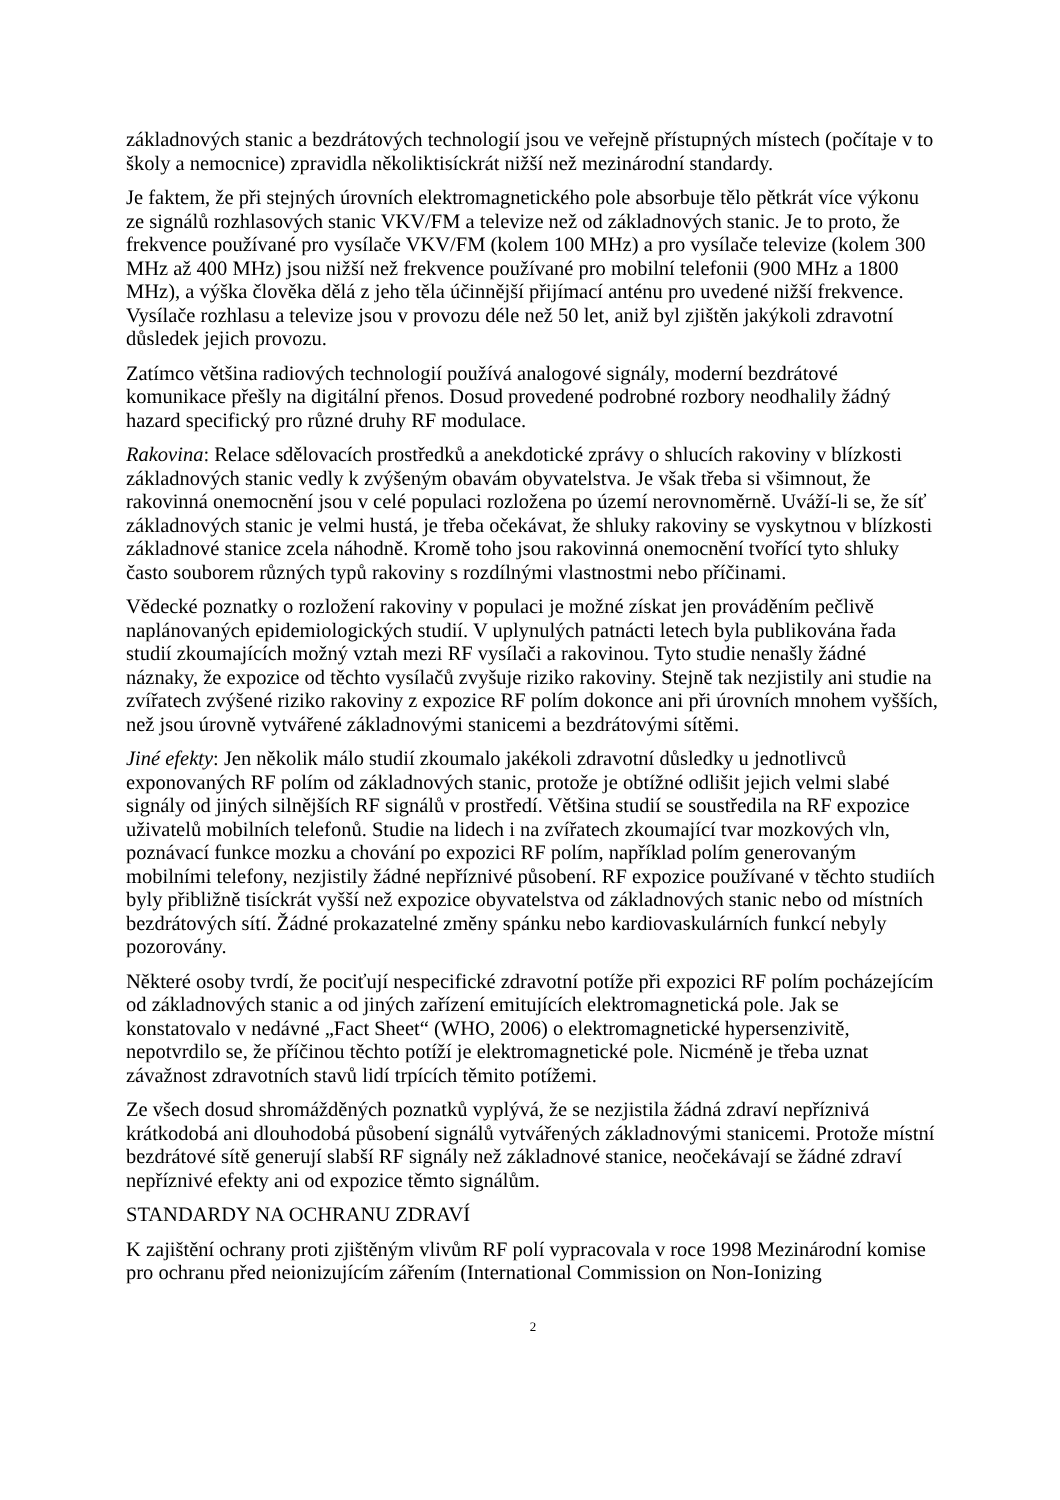základnových stanic a bezdrátových technologií jsou ve veřejně přístupných místech (počítaje v to školy a nemocnice) zpravidla několiktisíckrát nižší než mezinárodní standardy.
Je faktem, že při stejných úrovních elektromagnetického pole absorbuje tělo pětkrát více výkonu ze signálů rozhlasových stanic VKV/FM a televize než od základnových stanic. Je to proto, že frekvence používané pro vysílače VKV/FM (kolem 100 MHz) a pro vysílače televize (kolem 300 MHz až 400 MHz) jsou nižší než frekvence používané pro mobilní telefonii (900 MHz a 1800 MHz), a výška člověka dělá z jeho těla účinnější přijímací anténu pro uvedené nižší frekvence. Vysílače rozhlasu a televize jsou v provozu déle než 50 let, aniž byl zjištěn jakýkoli zdravotní důsledek jejich provozu.
Zatímco většina radiových technologií používá analogové signály, moderní bezdrátové komunikace přešly na digitální přenos. Dosud provedené podrobné rozbory neodhalily žádný hazard specifický pro různé druhy RF modulace.
Rakovina: Relace sdělovacích prostředků a anekdotické zprávy o shlucích rakoviny v blízkosti základnových stanic vedly k zvýšeným obavám obyvatelstva. Je však třeba si všimnout, že rakovinná onemocnění jsou v celé populaci rozložena po území nerovnoměrně. Uváží-li se, že síť základnových stanic je velmi hustá, je třeba očekávat, že shluky rakoviny se vyskytnou v blízkosti základnové stanice zcela náhodně. Kromě toho jsou rakovinná onemocnění tvořící tyto shluky často souborem různých typů rakoviny s rozdílnými vlastnostmi nebo příčinami.
Vědecké poznatky o rozložení rakoviny v populaci je možné získat jen prováděním pečlivě naplánovaných epidemiologických studií. V uplynulých patnácti letech byla publikována řada studií zkoumajících možný vztah mezi RF vysílači a rakovinou. Tyto studie nenašly žádné náznaky, že expozice od těchto vysílačů zvyšuje riziko rakoviny. Stejně tak nezjistily ani studie na zvířatech zvýšené riziko rakoviny z expozice RF polím dokonce ani při úrovních mnohem vyšších, než jsou úrovně vytvářené základnovými stanicemi a bezdrátovými sítěmi.
Jiné efekty: Jen několik málo studií zkoumalo jakékoli zdravotní důsledky u jednotlivců exponovaných RF polím od základnových stanic, protože je obtížné odlišit jejich velmi slabé signály od jiných silnějších RF signálů v prostředí. Většina studií se soustředila na RF expozice uživatelů mobilních telefonů. Studie na lidech i na zvířatech zkoumající tvar mozkových vln, poznávací funkce mozku a chování po expozici RF polím, například polím generovaným mobilními telefony, nezjistily žádné nepříznivé působení. RF expozice používané v těchto studiích byly přibližně tisíckrát vyšší než expozice obyvatelstva od základnových stanic nebo od místních bezdrátových sítí. Žádné prokazatelné změny spánku nebo kardiovaskulárních funkcí nebyly pozorovány.
Některé osoby tvrdí, že pociťují nespecifické zdravotní potíže při expozici RF polím pocházejícím od základnových stanic a od jiných zařízení emitujících elektromagnetická pole. Jak se konstatovalo v nedávné „Fact Sheet“ (WHO, 2006) o elektromagnetické hypersenzivitě, nepotvrdilo se, že příčinou těchto potíží je elektromagnetické pole. Nicméně je třeba uznat závažnost zdravotních stavů lidí trpících těmito potížemi.
Ze všech dosud shromážděných poznatků vyplývá, že se nezjistila žádná zdraví nepříznivá krátkodobá ani dlouhodobá působení signálů vytvářených základnovými stanicemi. Protože místní bezdrátové sítě generují slabší RF signály než základnové stanice, neočekávají se žádné zdraví nepříznivé efekty ani od expozice těmto signálům.
STANDARDY NA OCHRANU ZDRAVÍ
K zajištění ochrany proti zjištěným vlivům RF polí vypracovala v roce 1998 Mezinárodní komise pro ochranu před neionizujícím zářením (International Commission on Non-Ionizing
2